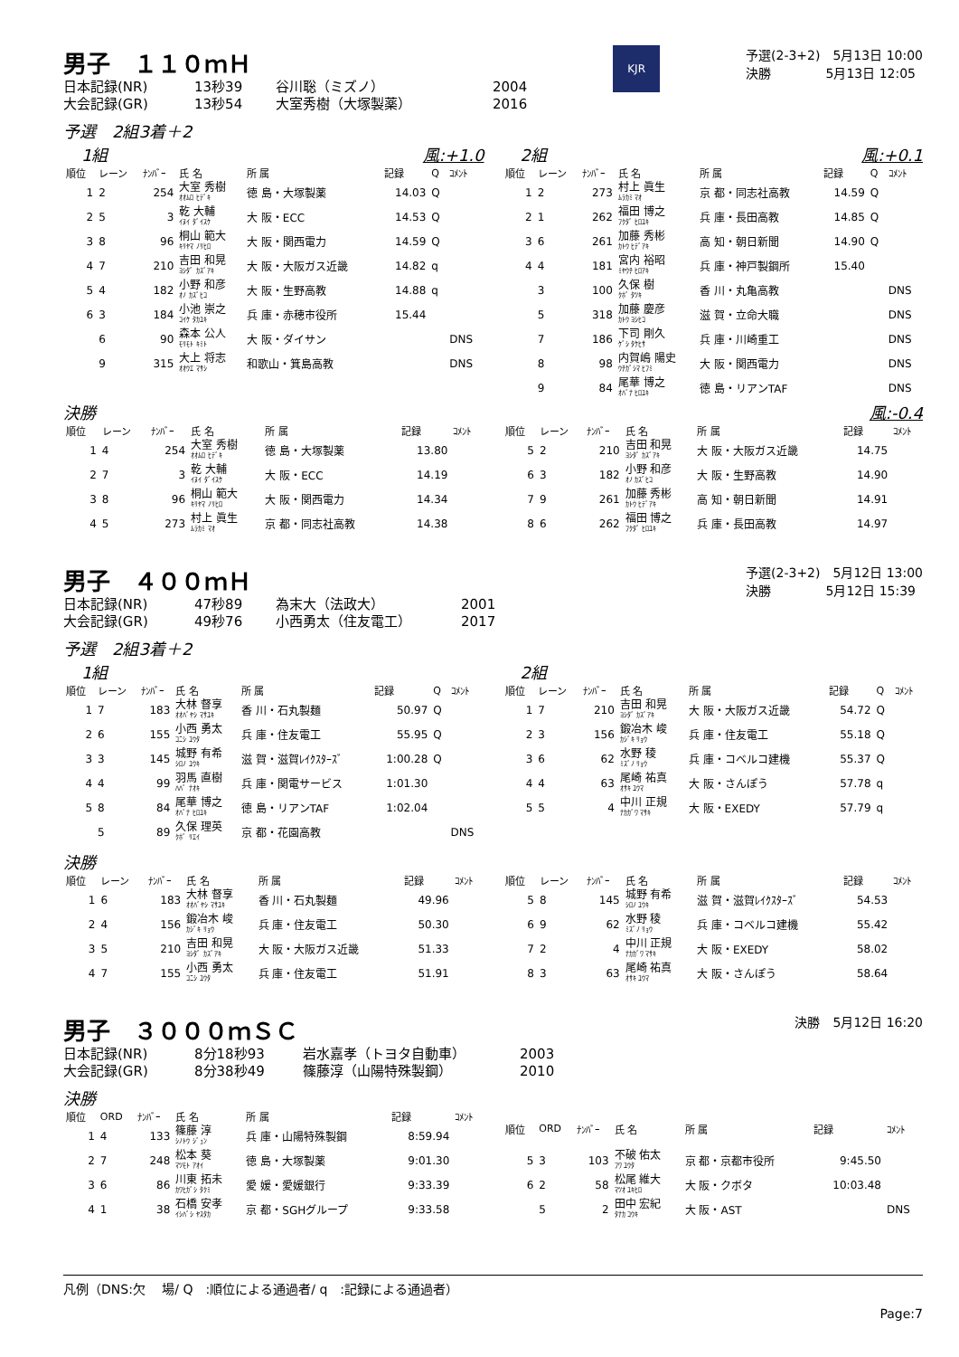男子　１１０ｍＨ
日本記録(NR) 13秒39 谷川聡（ミズノ） 2004
大会記録(GR) 13秒54 大室秀樹（大塚製薬） 2016
KJR
予選(2-3+2)　5月13日 10:00
決勝　　　　 5月13日 12:05
予選　2組3着＋2
1組 風:+1.0
| 順位 | レーン | ﾅﾝﾊﾞｰ | 氏 名 | 所 属 | 記録 | Q | ｺﾒﾝﾄ |
| --- | --- | --- | --- | --- | --- | --- | --- |
| 1 | 2 | 254 | 大室 秀樹 ｵｵﾑﾛ ﾋﾃﾞｷ | 徳 島・大塚製薬 | 14.03 | Q | |
| 2 | 5 | 3 | 乾 大輔 ｲﾇｲ ﾀﾞｲｽｹ | 大 阪・ECC | 14.53 | Q | |
| 3 | 8 | 96 | 桐山 範大 ｷﾘﾔﾏ ﾉﾘﾋﾛ | 大 阪・関西電力 | 14.59 | Q | |
| 4 | 7 | 210 | 吉田 和晃 ﾖｼﾀﾞ ｶｽﾞｱｷ | 大 阪・大阪ガス近畿 | 14.82 | q | |
| 5 | 4 | 182 | 小野 和彦 ｵﾉ ｶｽﾞﾋｺ | 大 阪・生野高教 | 14.88 | q | |
| 6 | 3 | 184 | 小池 崇之 ｺｲｹ ﾀｶﾕｷ | 兵 庫・赤穂市役所 | 15.44 | | |
| | 6 | 90 | 森本 公人 ﾓﾘﾓﾄ ｷﾐﾄ | 大 阪・ダイサン | | | DNS |
| | 9 | 315 | 大上 将志 ｵｵｳｴ ﾏｻｼ | 和歌山・箕島高教 | | | DNS |
2組 風:+0.1
| 順位 | レーン | ﾅﾝﾊﾞｰ | 氏 名 | 所 属 | 記録 | Q | ｺﾒﾝﾄ |
| --- | --- | --- | --- | --- | --- | --- | --- |
| 1 | 2 | 273 | 村上 眞生 ﾑﾗｶﾐ ﾏｵ | 京 都・同志社高教 | 14.59 | Q | |
| 2 | 1 | 262 | 福田 博之 ﾌｸﾀﾞ ﾋﾛﾕｷ | 兵 庫・長田高教 | 14.85 | Q | |
| 3 | 6 | 261 | 加藤 秀彬 ｶﾄｳ ﾋﾃﾞｱｷ | 高 知・朝日新聞 | 14.90 | Q | |
| 4 | 4 | 181 | 宮内 裕昭 ﾐﾔｳﾁ ﾋﾛｱｷ | 兵 庫・神戸製鋼所 | 15.40 | | |
| | 3 | 100 | 久保 樹 ｸﾎﾞ ﾀﾂｷ | 香 川・丸亀高教 | | | DNS |
| | 5 | 318 | 加藤 慶彦 ｶﾄｳ ﾖｼﾋｺ | 滋 賀・立命大職 | | | DNS |
| | 7 | 186 | 下司 剛久 ｹﾞｼ ﾀｹﾋｻ | 兵 庫・川崎重工 | | | DNS |
| | 8 | 98 | 内賀嶋 陽史 ｳﾁｶﾞｼﾏ ﾋﾌﾐ | 大 阪・関西電力 | | | DNS |
| | 9 | 84 | 尾華 博之 ｵﾊﾞﾅ ﾋﾛﾕｷ | 徳 島・リアンTAF | | | DNS |
決勝 風:-0.4
| 順位 | レーン | ﾅﾝﾊﾞｰ | 氏 名 | 所 属 | 記録 | ｺﾒﾝﾄ |
| --- | --- | --- | --- | --- | --- | --- |
| 1 | 4 | 254 | 大室 秀樹 ｵｵﾑﾛ ﾋﾃﾞｷ | 徳 島・大塚製薬 | 13.80 | |
| 2 | 7 | 3 | 乾 大輔 ｲﾇｲ ﾀﾞｲｽｹ | 大 阪・ECC | 14.19 | |
| 3 | 8 | 96 | 桐山 範大 ｷﾘﾔﾏ ﾉﾘﾋﾛ | 大 阪・関西電力 | 14.34 | |
| 4 | 5 | 273 | 村上 眞生 ﾑﾗｶﾐ ﾏｵ | 京 都・同志社高教 | 14.38 | |
| 順位 | レーン | ﾅﾝﾊﾞｰ | 氏 名 | 所 属 | 記録 | ｺﾒﾝﾄ |
| --- | --- | --- | --- | --- | --- | --- |
| 5 | 2 | 210 | 吉田 和晃 ﾖｼﾀﾞ ｶｽﾞｱｷ | 大 阪・大阪ガス近畿 | 14.75 | |
| 6 | 3 | 182 | 小野 和彦 ｵﾉ ｶｽﾞﾋｺ | 大 阪・生野高教 | 14.90 | |
| 7 | 9 | 261 | 加藤 秀彬 ｶﾄｳ ﾋﾃﾞｱｷ | 高 知・朝日新聞 | 14.91 | |
| 8 | 6 | 262 | 福田 博之 ﾌｸﾀﾞ ﾋﾛﾕｷ | 兵 庫・長田高教 | 14.97 | |
男子　４００ｍＨ
日本記録(NR) 47秒89 為末大（法政大） 2001
大会記録(GR) 49秒76 小西勇太（住友電工） 2017
予選(2-3+2)　5月12日 13:00
決勝　　　　 5月12日 15:39
予選　2組3着＋2
1組
| 順位 | レーン | ﾅﾝﾊﾞｰ | 氏 名 | 所 属 | 記録 | Q | ｺﾒﾝﾄ |
| --- | --- | --- | --- | --- | --- | --- | --- |
| 1 | 7 | 183 | 大林 督享 ｵｵﾊﾞﾔｼ ﾏｻﾕｷ | 香 川・石丸製麺 | 50.97 | Q | |
| 2 | 6 | 155 | 小西 勇太 ｺﾆｼ ﾕｳﾀ | 兵 庫・住友電工 | 55.95 | Q | |
| 3 | 3 | 145 | 城野 有希 ｼﾛﾉ ﾕｳｷ | 滋 賀・滋賀ﾚｲｸｽﾀｰｽﾞ | 1:00.28 | Q | |
| 4 | 4 | 99 | 羽馬 直樹 ﾊﾊﾞ ﾅｵｷ | 兵 庫・関電サービス | 1:01.30 | | |
| 5 | 8 | 84 | 尾華 博之 ｵﾊﾞﾅ ﾋﾛﾕｷ | 徳 島・リアンTAF | 1:02.04 | | |
| | 5 | 89 | 久保 理英 ｸﾎﾞ ﾘｴｲ | 京 都・花園高教 | | | DNS |
2組
| 順位 | レーン | ﾅﾝﾊﾞｰ | 氏 名 | 所 属 | 記録 | Q | ｺﾒﾝﾄ |
| --- | --- | --- | --- | --- | --- | --- | --- |
| 1 | 7 | 210 | 吉田 和晃 ﾖｼﾀﾞ ｶｽﾞｱｷ | 大 阪・大阪ガス近畿 | 54.72 | Q | |
| 2 | 3 | 156 | 鍛冶木 峻 ｶｼﾞｷ ﾘｮｳ | 兵 庫・住友電工 | 55.18 | Q | |
| 3 | 6 | 62 | 水野 稜 ﾐｽﾞﾉ ﾘｮｳ | 兵 庫・コベルコ建機 | 55.37 | Q | |
| 4 | 4 | 63 | 尾崎 祐真 ｵｻｷ ﾕｳﾏ | 大 阪・さんぽう | 57.78 | q | |
| 5 | 5 | 4 | 中川 正規 ﾅｶｶﾞﾜ ﾏｻｷ | 大 阪・EXEDY | 57.79 | q | |
決勝
| 順位 | レーン | ﾅﾝﾊﾞｰ | 氏 名 | 所 属 | 記録 | ｺﾒﾝﾄ |
| --- | --- | --- | --- | --- | --- | --- |
| 1 | 6 | 183 | 大林 督享 ｵｵﾊﾞﾔｼ ﾏｻﾕｷ | 香 川・石丸製麺 | 49.96 | |
| 2 | 4 | 156 | 鍛冶木 峻 ｶｼﾞｷ ﾘｮｳ | 兵 庫・住友電工 | 50.30 | |
| 3 | 5 | 210 | 吉田 和晃 ﾖｼﾀﾞ ｶｽﾞｱｷ | 大 阪・大阪ガス近畿 | 51.33 | |
| 4 | 7 | 155 | 小西 勇太 ｺﾆｼ ﾕｳﾀ | 兵 庫・住友電工 | 51.91 | |
| 順位 | レーン | ﾅﾝﾊﾞｰ | 氏 名 | 所 属 | 記録 | ｺﾒﾝﾄ |
| --- | --- | --- | --- | --- | --- | --- |
| 5 | 8 | 145 | 城野 有希 ｼﾛﾉ ﾕｳｷ | 滋 賀・滋賀ﾚｲｸｽﾀｰｽﾞ | 54.53 | |
| 6 | 9 | 62 | 水野 稜 ﾐｽﾞﾉ ﾘｮｳ | 兵 庫・コベルコ建機 | 55.42 | |
| 7 | 2 | 4 | 中川 正規 ﾅｶｶﾞﾜ ﾏｻｷ | 大 阪・EXEDY | 58.02 | |
| 8 | 3 | 63 | 尾崎 祐真 ｵｻｷ ﾕｳﾏ | 大 阪・さんぽう | 58.64 | |
男子　３０００ｍＳＣ
日本記録(NR) 8分18秒93 岩水嘉孝（トヨタ自動車） 2003
大会記録(GR) 8分38秒49 篠藤淳（山陽特殊製鋼） 2010
決勝　5月12日 16:20
決勝
| 順位 | ORD | ﾅﾝﾊﾞｰ | 氏 名 | 所 属 | 記録 | ｺﾒﾝﾄ |
| --- | --- | --- | --- | --- | --- | --- |
| 1 | 4 | 133 | 篠藤 淳 ｼﾉﾄｳ ｼﾞｭﾝ | 兵 庫・山陽特殊製鋼 | 8:59.94 | |
| 2 | 7 | 248 | 松本 葵 ﾏﾂﾓﾄ ｱｵｲ | 徳 島・大塚製薬 | 9:01.30 | |
| 3 | 6 | 86 | 川東 拓未 ｶﾜﾋｶﾞｼ ﾀｸﾐ | 愛 媛・愛媛銀行 | 9:33.39 | |
| 4 | 1 | 38 | 石橋 安孝 ｲｼﾊﾞｼ ﾔｽﾀｶ | 京 都・SGHグループ | 9:33.58 | |
| 順位 | ORD | ﾅﾝﾊﾞｰ | 氏 名 | 所 属 | 記録 | ｺﾒﾝﾄ |
| --- | --- | --- | --- | --- | --- | --- |
| 5 | 3 | 103 | 不破 佑太 ﾌﾜ ﾕｳﾀ | 京 都・京都市役所 | 9:45.50 | |
| 6 | 2 | 58 | 松尾 維大 ﾏﾂｵ ﾕｷﾋﾛ | 大 阪・クボタ | 10:03.48 | |
| | 5 | 2 | 田中 宏紀 ﾀﾅｶ ｺｳｷ | 大 阪・AST | | DNS |
凡例（DNS:欠　 場/ Q　:順位による通過者/ q　:記録による通過者）
Page:7